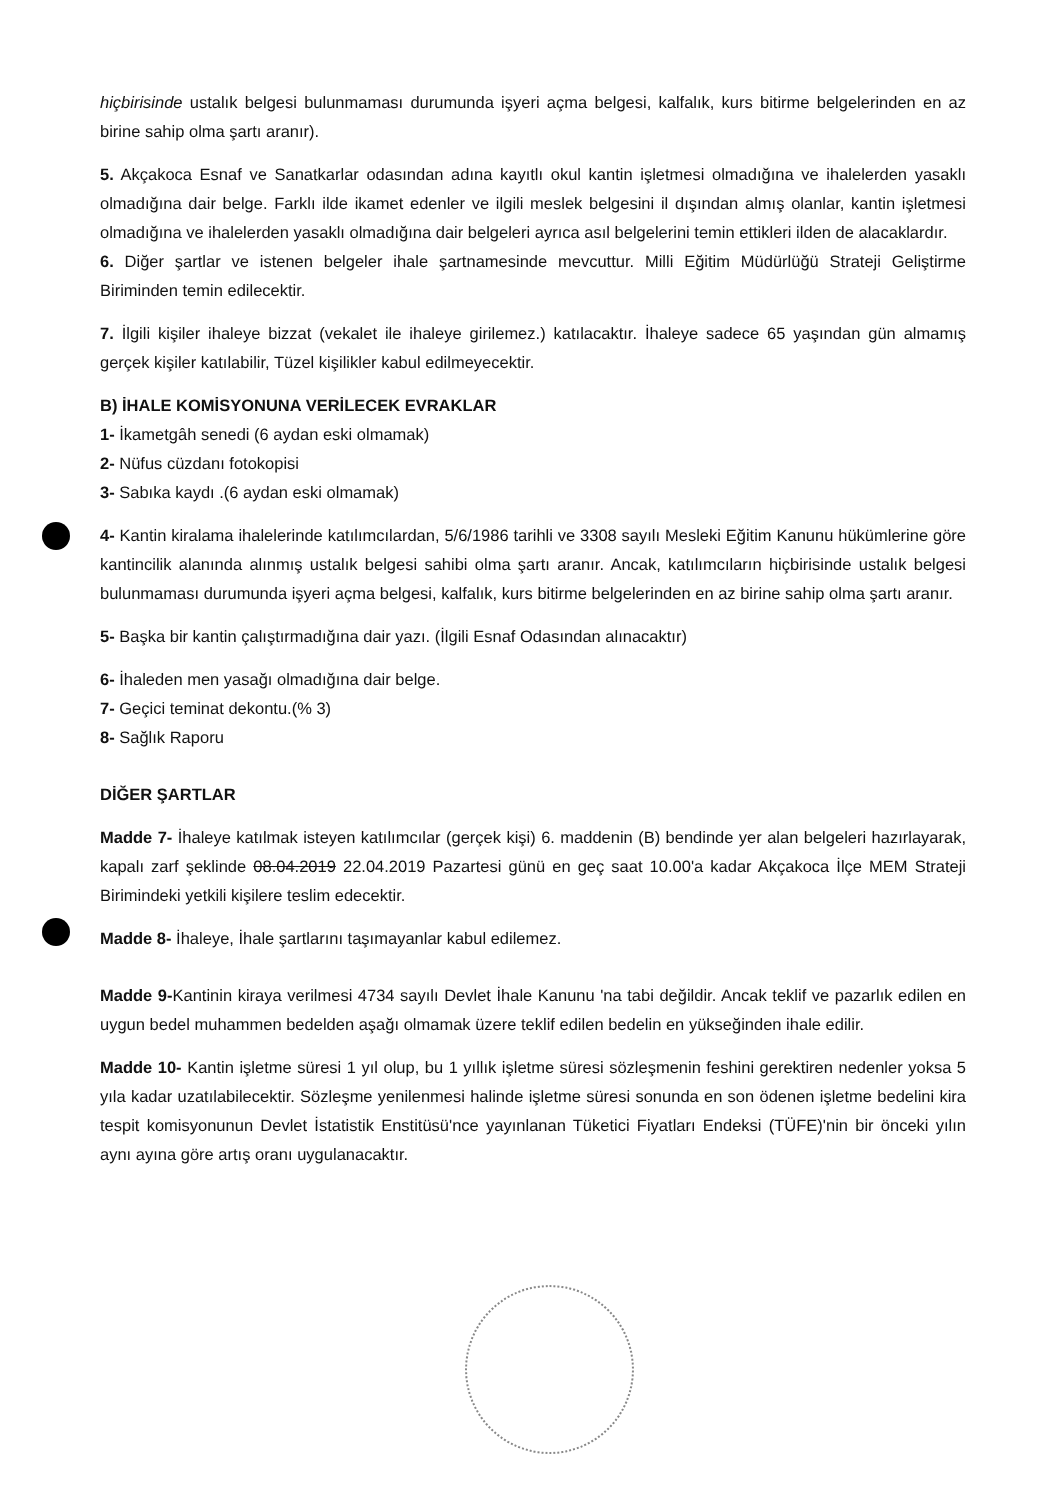hiçbirisinde ustalık belgesi bulunmaması durumunda işyeri açma belgesi, kalfalık, kurs bitirme belgelerinden en az birine sahip olma şartı aranır).
5. Akçakoca Esnaf ve Sanatkarlar odasından adına kayıtlı okul kantin işletmesi olmadığına ve ihalelerden yasaklı olmadığına dair belge. Farklı ilde ikamet edenler ve ilgili meslek belgesini il dışından almış olanlar, kantin işletmesi olmadığına ve ihalelerden yasaklı olmadığına dair belgeleri ayrıca asıl belgelerini temin ettikleri ilden de alacaklardır.
6. Diğer şartlar ve istenen belgeler ihale şartnamesinde mevcuttur. Milli Eğitim Müdürlüğü Strateji Geliştirme Biriminden temin edilecektir.
7. İlgili kişiler ihaleye bizzat (vekalet ile ihaleye girilemez.) katılacaktır. İhaleye sadece 65 yaşından gün almamış gerçek kişiler katılabilir, Tüzel kişilikler kabul edilmeyecektir.
B) İHALE KOMİSYONUNA VERİLECEK EVRAKLAR
1- İkametgâh senedi (6 aydan eski olmamak)
2- Nüfus cüzdanı fotokopisi
3- Sabıka kaydı .(6 aydan eski olmamak)
4- Kantin kiralama ihalelerinde katılımcılardan, 5/6/1986 tarihli ve 3308 sayılı Mesleki Eğitim Kanunu hükümlerine göre kantincilik alanında alınmış ustalık belgesi sahibi olma şartı aranır. Ancak, katılımcıların hiçbirisinde ustalık belgesi bulunmaması durumunda işyeri açma belgesi, kalfalık, kurs bitirme belgelerinden en az birine sahip olma şartı aranır.
5- Başka bir kantin çalıştırmadığına dair yazı. (İlgili Esnaf Odasından alınacaktır)
6- İhaleden men yasağı olmadığına dair belge.
7- Geçici teminat dekontu.(% 3)
8- Sağlık Raporu
DİĞER ŞARTLAR
Madde 7- İhaleye katılmak isteyen katılımcılar (gerçek kişi) 6. maddenin (B) bendinde yer alan belgeleri hazırlayarak, kapalı zarf şeklinde 08.04.2019 22.04.2019 Pazartesi günü en geç saat 10.00'a kadar Akçakoca İlçe MEM Strateji Birimindeki yetkili kişilere teslim edecektir.
Madde 8- İhaleye, İhale şartlarını taşımayanlar kabul edilemez.
Madde 9-Kantinin kiraya verilmesi 4734 sayılı Devlet İhale Kanunu 'na tabi değildir. Ancak teklif ve pazarlık edilen en uygun bedel muhammen bedelden aşağı olmamak üzere teklif edilen bedelin en yükseğinden ihale edilir.
Madde 10- Kantin işletme süresi 1 yıl olup, bu 1 yıllık işletme süresi sözleşmenin feshini gerektiren nedenler yoksa 5 yıla kadar uzatılabilecektir. Sözleşme yenilenmesi halinde işletme süresi sonunda en son ödenen işletme bedelini kira tespit komisyonunun Devlet İstatistik Enstitüsü'nce yayınlanan Tüketici Fiyatları Endeksi (TÜFE)'nin bir önceki yılın aynı ayına göre artış oranı uygulanacaktır.